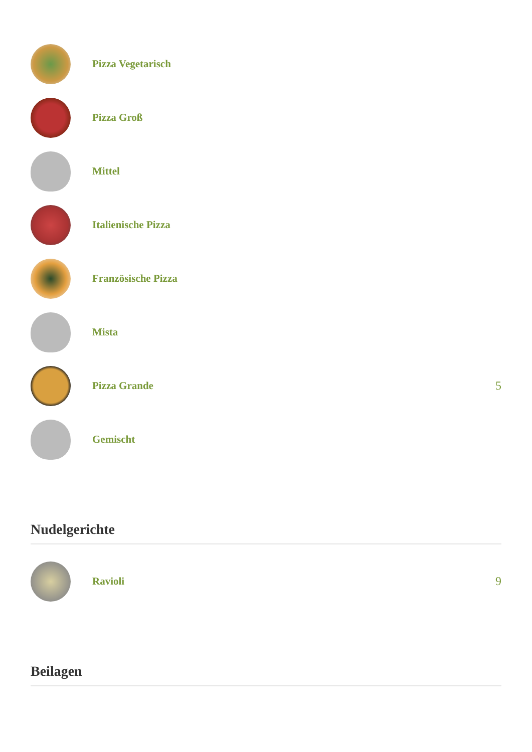Pizza Vegetarisch
Pizza Groß
Mittel
Italienische Pizza
Französische Pizza
Mista
Pizza Grande 5
Gemischt
Nudelgerichte
Ravioli 9
Beilagen